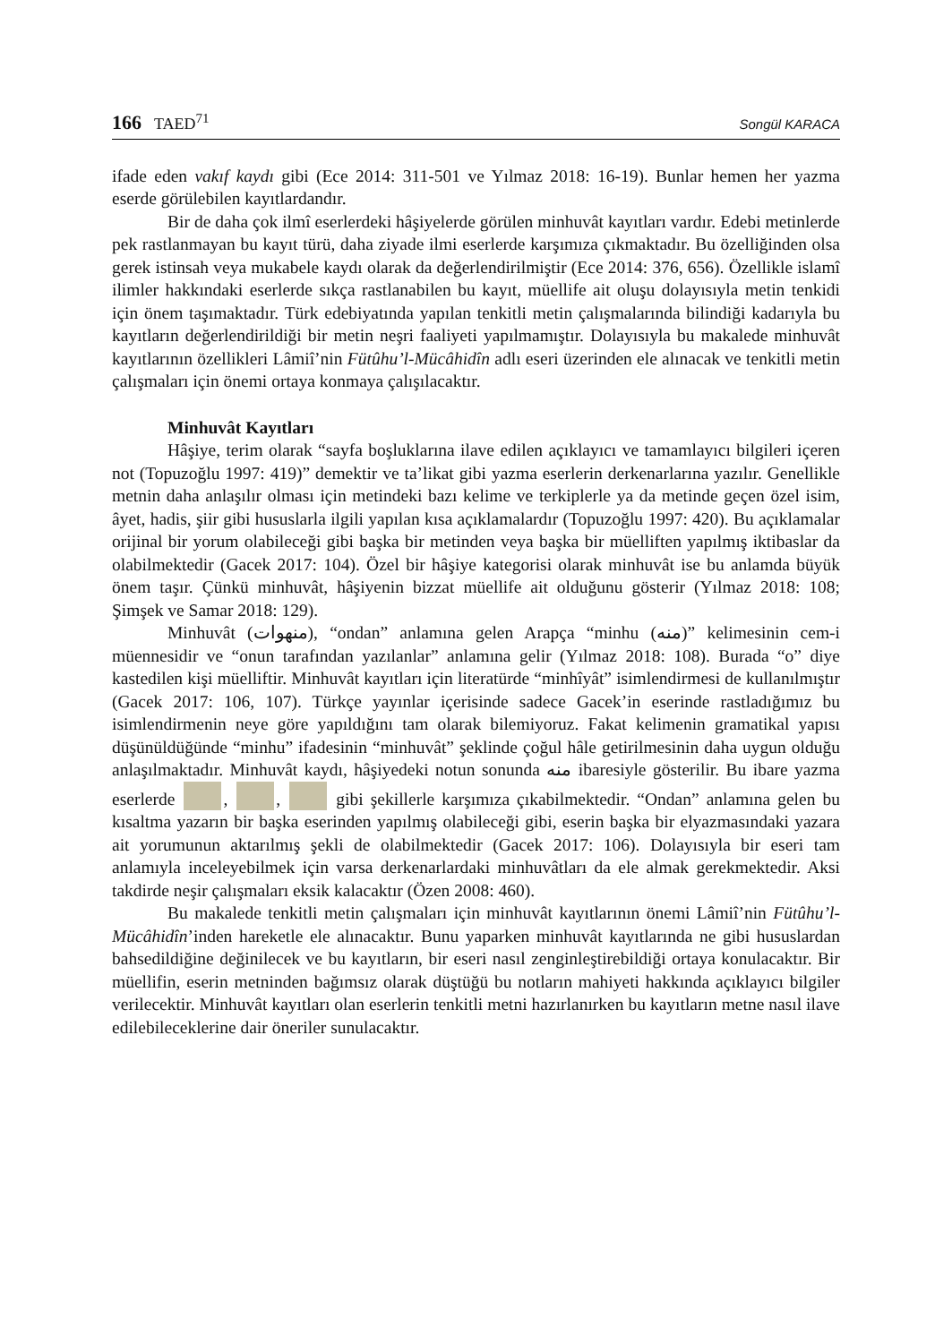166 TAED<sup>71</sup>
Songül KARACA
ifade eden vakıf kaydı gibi (Ece 2014: 311-501 ve Yılmaz 2018: 16-19). Bunlar hemen her yazma eserde görülebilen kayıtlardandır.
Bir de daha çok ilmî eserlerdeki hâşiyelerde görülen minhuvât kayıtları vardır. Edebi metinlerde pek rastlanmayan bu kayıt türü, daha ziyade ilmi eserlerde karşımıza çıkmaktadır. Bu özelliğinden olsa gerek istinsah veya mukabele kaydı olarak da değerlendirilmiştir (Ece 2014: 376, 656). Özellikle islamî ilimler hakkındaki eserlerde sıkça rastlanabilen bu kayıt, müellife ait oluşu dolayısıyla metin tenkidi için önem taşımaktadır. Türk edebiyatında yapılan tenkitli metin çalışmalarında bilindiği kadarıyla bu kayıtların değerlendirildiği bir metin neşri faaliyeti yapılmamıştır. Dolayısıyla bu makalede minhuvât kayıtlarının özellikleri Lâmiî’nin Fütûhu’l-Mücâhidîn adlı eseri üzerinden ele alınacak ve tenkitli metin çalışmaları için önemi ortaya konmaya çalışılacaktır.
Minhuvât Kayıtları
Hâşiye, terim olarak “sayfa boşluklarına ilave edilen açıklayıcı ve tamamlayıcı bilgileri içeren not (Topuzoğlu 1997: 419)” demektir ve ta’likat gibi yazma eserlerin derkenarlarına yazılır. Genellikle metnin daha anlaşılır olması için metindeki bazı kelime ve terkiplerle ya da metinde geçen özel isim, âyet, hadis, şiir gibi hususlarla ilgili yapılan kısa açıklamalardır (Topuzoğlu 1997: 420). Bu açıklamalar orijinal bir yorum olabileceği gibi başka bir metinden veya başka bir müelliften yapılmış iktibaslar da olabilmektedir (Gacek 2017: 104). Özel bir hâşiye kategorisi olarak minhuvât ise bu anlamda büyük önem taşır. Çünkü minhuvât, hâşiyenin bizzat müellife ait olduğunu gösterir (Yılmaz 2018: 108; Şimşek ve Samar 2018: 129).
Minhuvât (منهوات), “ondan” anlamına gelen Arapça “minhu (منه)” kelimesinin cem-i müennesidir ve “onun tarafından yazılanlar” anlamına gelir (Yılmaz 2018: 108). Burada “o” diye kastedilen kişi müelliftir. Minhuvât kayıtları için literatürde “minhîyât” isimlendirmesi de kullanılmıştır (Gacek 2017: 106, 107). Türkçe yayınlar içerisinde sadece Gacek’in eserinde rastladığımız bu isimlendirmenin neye göre yapıldığını tam olarak bilemiyoruz. Fakat kelimenin gramatikal yapısı düşünüldüğünde “minhu” ifadesinin “minhuvât” şeklinde çoğul hâle getirilmesinin daha uygun olduğu anlaşılmaktadır. Minhuvât kaydı, hâşiyedeki notun sonunda منه ibaresiyle gösterilir. Bu ibare yazma eserlerde , , gibi şekillerle karşımıza çıkabilmektedir. “Ondan” anlamına gelen bu kısaltma yazarın bir başka eserinden yapılmış olabileceği gibi, eserin başka bir elyazmasındaki yazara ait yorumunun aktarılmış şekli de olabilmektedir (Gacek 2017: 106). Dolayısıyla bir eseri tam anlamıyla inceleyebilmek için varsa derkenarlardaki minhuvâtları da ele almak gerekmektedir. Aksi takdirde neşir çalışmaları eksik kalacaktır (Özen 2008: 460).
Bu makalede tenkitli metin çalışmaları için minhuvât kayıtlarının önemi Lâmiî’nin Fütûhu’l-Mücâhidîn’inden hareketle ele alınacaktır. Bunu yaparken minhuvât kayıtlarında ne gibi hususlardan bahsedildiğine değinilecek ve bu kayıtların, bir eseri nasıl zenginleştirebildiği ortaya konulacaktır. Bir müellifin, eserin metninden bağımsız olarak düştüğü bu notların mahiyeti hakkında açıklayıcı bilgiler verilecektir. Minhuvât kayıtları olan eserlerin tenkitli metni hazırlanırken bu kayıtların metne nasıl ilave edilebileceklerine dair öneriler sunulacaktır.